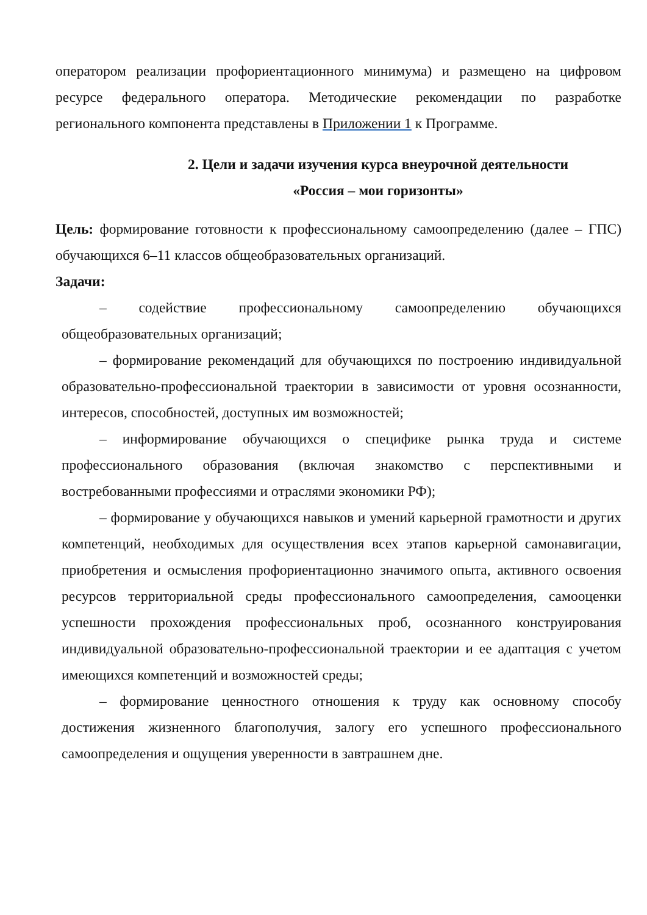оператором реализации профориентационного минимума) и размещено на цифровом ресурсе федерального оператора. Методические рекомендации по разработке регионального компонента представлены в Приложении 1 к Программе.
2. Цели и задачи изучения курса внеурочной деятельности
«Россия – мои горизонты»
Цель: формирование готовности к профессиональному самоопределению (далее – ГПС) обучающихся 6–11 классов общеобразовательных организаций.
Задачи:
– содействие профессиональному самоопределению обучающихся общеобразовательных организаций;
– формирование рекомендаций для обучающихся по построению индивидуальной образовательно-профессиональной траектории в зависимости от уровня осознанности, интересов, способностей, доступных им возможностей;
– информирование обучающихся о специфике рынка труда и системе профессионального образования (включая знакомство с перспективными и востребованными профессиями и отраслями экономики РФ);
– формирование у обучающихся навыков и умений карьерной грамотности и других компетенций, необходимых для осуществления всех этапов карьерной самонавигации, приобретения и осмысления профориентационно значимого опыта, активного освоения ресурсов территориальной среды профессионального самоопределения, самооценки успешности прохождения профессиональных проб, осознанного конструирования индивидуальной образовательно-профессиональной траектории и ее адаптация с учетом имеющихся компетенций и возможностей среды;
– формирование ценностного отношения к труду как основному способу достижения жизненного благополучия, залогу его успешного профессионального самоопределения и ощущения уверенности в завтрашнем дне.